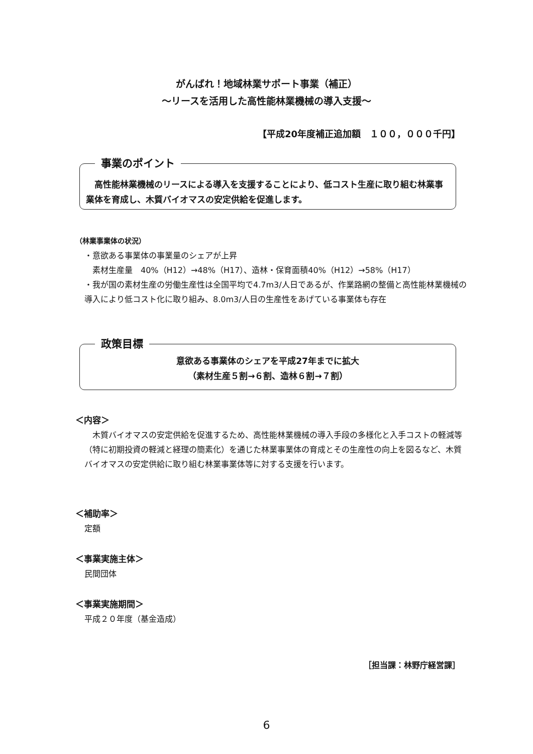がんばれ！地域林業サポート事業（補正）
～リースを活用した高性能林業機械の導入支援～
【平成20年度補正追加額　１００，０００千円】
事業のポイント
　高性能林業機械のリースによる導入を支援することにより、低コスト生産に取り組む林業事業体を育成し、木質バイオマスの安定供給を促進します。
（林業事業体の状況）
・意欲ある事業体の事業量のシェアが上昇
　素材生産量　40%（H12）→48%（H17）、造林・保育面積40%（H12）→58%（H17）
・我が国の素材生産の労働生産性は全国平均で4.7m3/人日であるが、作業路網の整備と高性能林業機械の導入により低コスト化に取り組み、8.0m3/人日の生産性をあげている事業体も存在
政策目標
意欲ある事業体のシェアを平成27年までに拡大
（素材生産５割→６割、造林６割→７割）
＜内容＞
　木質バイオマスの安定供給を促進するため、高性能林業機械の導入手段の多様化と入手コストの軽減等（特に初期投資の軽減と経理の簡素化）を通じた林業事業体の育成とその生産性の向上を図るなど、木質バイオマスの安定供給に取り組む林業事業体等に対する支援を行います。
＜補助率＞
定額
＜事業実施主体＞
民間団体
＜事業実施期間＞
平成２０年度（基金造成）
［担当課：林野庁経営課］
6